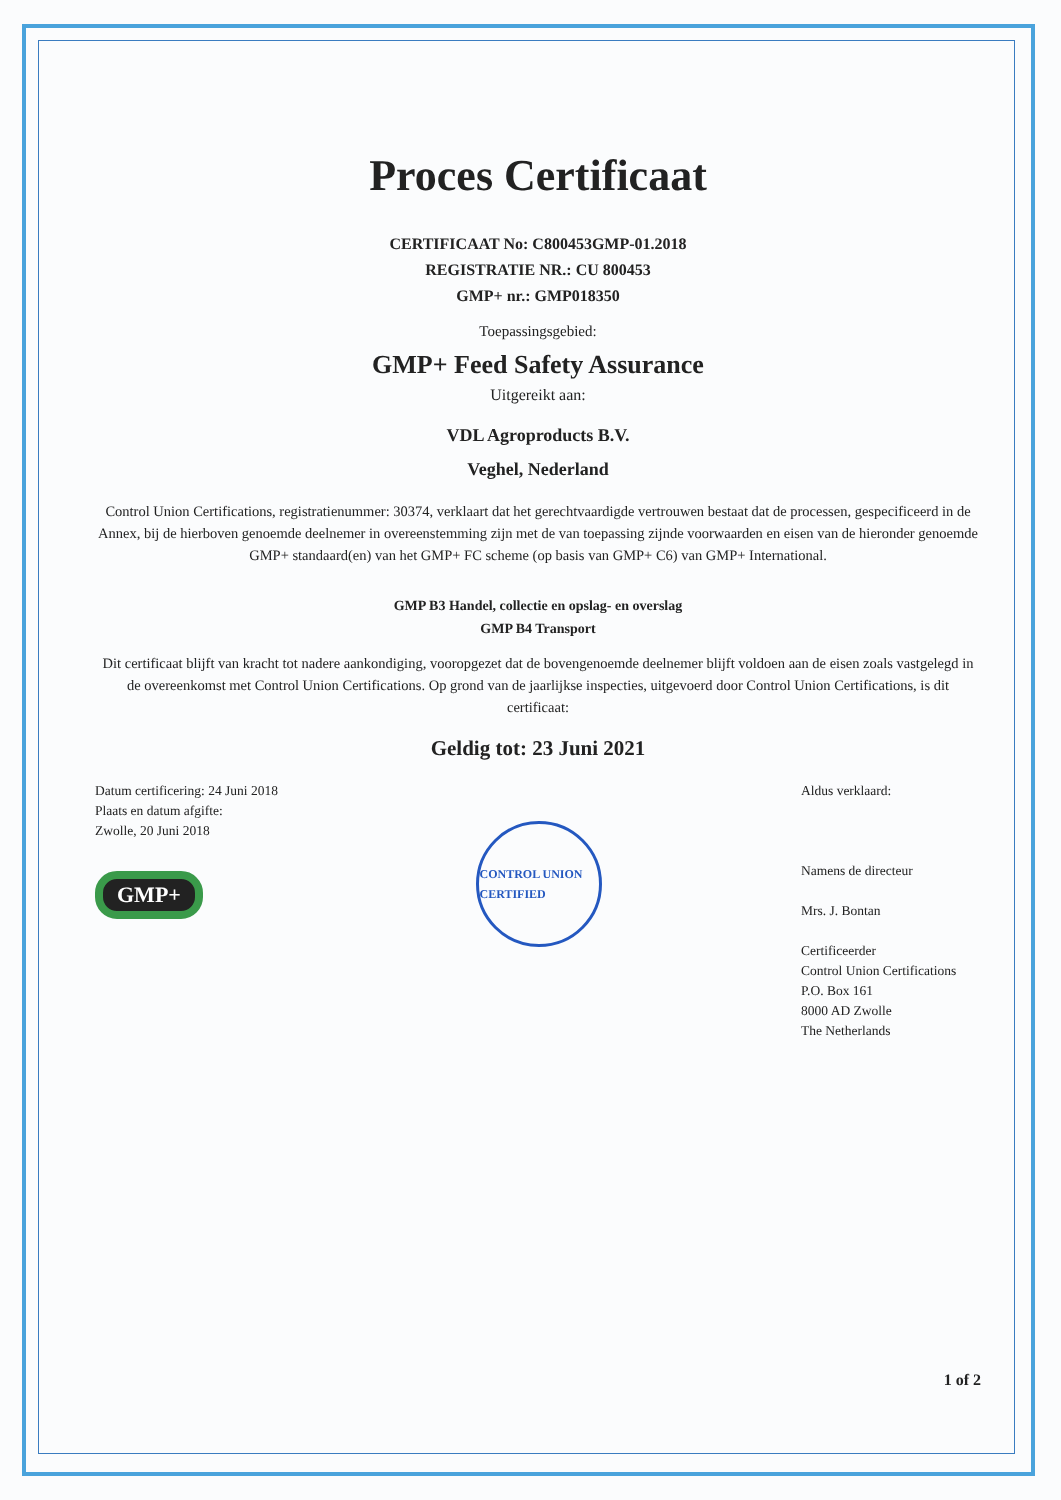Proces Certificaat
CERTIFICAAT No: C800453GMP-01.2018
REGISTRATIE NR.: CU 800453
GMP+ nr.: GMP018350
Toepassingsgebied:
GMP+ Feed Safety Assurance
Uitgereikt aan:
VDL Agroproducts B.V.
Veghel, Nederland
Control Union Certifications, registratienummer: 30374, verklaart dat het gerechtvaardigde vertrouwen bestaat dat de processen, gespecificeerd in de Annex, bij de hierboven genoemde deelnemer in overeenstemming zijn met de van toepassing zijnde voorwaarden en eisen van de hieronder genoemde GMP+ standaard(en) van het GMP+ FC scheme (op basis van GMP+ C6) van GMP+ International.
GMP B3 Handel, collectie en opslag- en overslag
GMP B4 Transport
Dit certificaat blijft van kracht tot nadere aankondiging, vooropgezet dat de bovengenoemde deelnemer blijft voldoen aan de eisen zoals vastgelegd in de overeenkomst met Control Union Certifications. Op grond van de jaarlijkse inspecties, uitgevoerd door Control Union Certifications, is dit certificaat:
Geldig tot: 23 Juni 2021
Datum certificering: 24 Juni 2018
Plaats en datum afgifte:
Zwolle, 20 Juni 2018
GMP+
CONTROL UNION CERTIFIED
Aldus verklaard:
Namens de directeur
Mrs. J. Bontan
Certificeerder
Control Union Certifications
P.O. Box 161
8000 AD Zwolle
The Netherlands
1 of 2